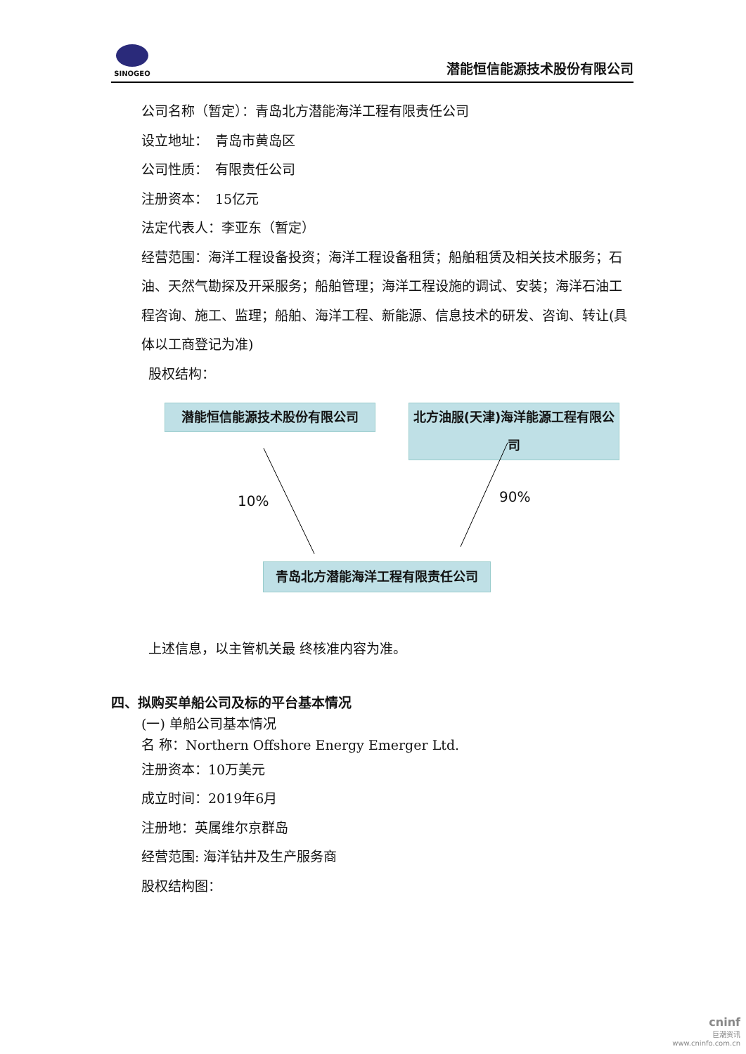SINOGEO
潜能恒信能源技术股份有限公司
公司名称（暂定）：青岛北方潜能海洋工程有限责任公司
设立地址：　青岛市黄岛区
公司性质：　有限责任公司
注册资本：　15亿元
法定代表人：李亚东（暂定）
经营范围：海洋工程设备投资；海洋工程设备租赁；船舶租赁及相关技术服务；石油、天然气勘探及开采服务；船舶管理；海洋工程设施的调试、安装；海洋石油工程咨询、施工、监理；船舶、海洋工程、新能源、信息技术的研发、咨询、转让(具体以工商登记为准)
股权结构：
潜能恒信能源技术股份有限公司
北方油服(天津)海洋能源工程有限公司
10% 90%
青岛北方潜能海洋工程有限责任公司
上述信息，以主管机关最 终核准内容为准。
四、拟购买单船公司及标的平台基本情况
(一) 单船公司基本情况
名 称：Northern Offshore Energy Emerger Ltd.
注册资本：10万美元
成立时间：2019年6月
注册地：英属维尔京群岛
经营范围: 海洋钻井及生产服务商
股权结构图：
cninf
巨潮资讯
www.cninfo.com.cn